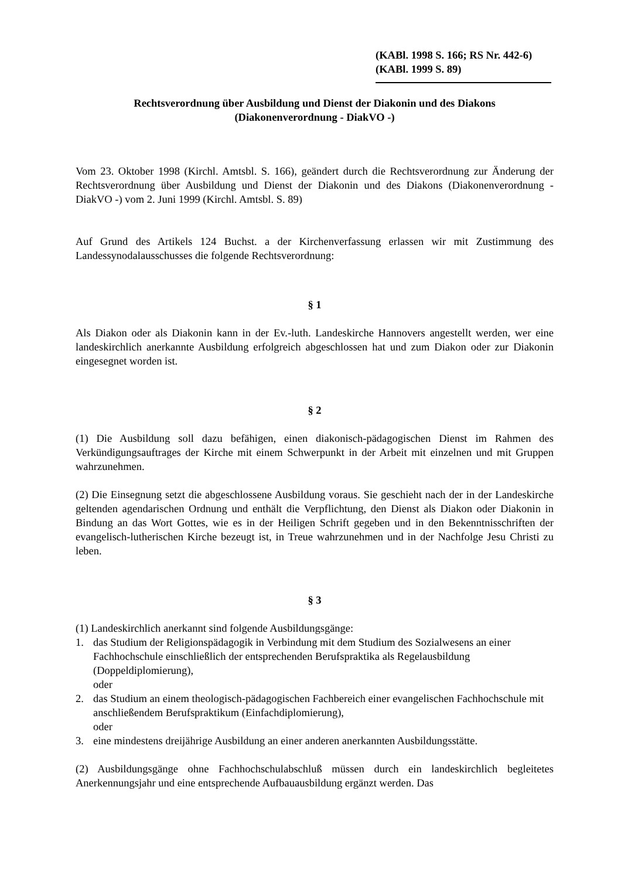(KABl. 1998 S. 166; RS Nr. 442-6)
(KABl. 1999 S. 89)
Rechtsverordnung über Ausbildung und Dienst der Diakonin und des Diakons
(Diakonenverordnung - DiakVO -)
Vom 23. Oktober 1998 (Kirchl. Amtsbl. S. 166), geändert durch die Rechtsverordnung zur Änderung der Rechtsverordnung über Ausbildung und Dienst der Diakonin und des Diakons (Diakonenverordnung - DiakVO -) vom 2. Juni 1999 (Kirchl. Amtsbl. S. 89)
Auf Grund des Artikels 124 Buchst. a der Kirchenverfassung erlassen wir mit Zustimmung des Landessynodalausschusses die folgende Rechtsverordnung:
§ 1
Als Diakon oder als Diakonin kann in der Ev.-luth. Landeskirche Hannovers angestellt werden, wer eine landeskirchlich anerkannte Ausbildung erfolgreich abgeschlossen hat und zum Diakon oder zur Diakonin eingesegnet worden ist.
§ 2
(1) Die Ausbildung soll dazu befähigen, einen diakonisch-pädagogischen Dienst im Rahmen des Verkündigungsauftrages der Kirche mit einem Schwerpunkt in der Arbeit mit einzelnen und mit Gruppen wahrzunehmen.
(2) Die Einsegnung setzt die abgeschlossene Ausbildung voraus. Sie geschieht nach der in der Landeskirche geltenden agendarischen Ordnung und enthält die Verpflichtung, den Dienst als Diakon oder Diakonin in Bindung an das Wort Gottes, wie es in der Heiligen Schrift gegeben und in den Bekenntnisschriften der evangelisch-lutherischen Kirche bezeugt ist, in Treue wahrzunehmen und in der Nachfolge Jesu Christi zu leben.
§ 3
(1) Landeskirchlich anerkannt sind folgende Ausbildungsgänge:
1. das Studium der Religionspädagogik in Verbindung mit dem Studium des Sozialwesens an einer Fachhochschule einschließlich der entsprechenden Berufspraktika als Regelausbildung (Doppeldiplomierung),
oder
2. das Studium an einem theologisch-pädagogischen Fachbereich einer evangelischen Fachhochschule mit anschließendem Berufspraktikum (Einfachdiplomierung),
oder
3. eine mindestens dreijährige Ausbildung an einer anderen anerkannten Ausbildungsstätte.
(2) Ausbildungsgänge ohne Fachhochschulabschluß müssen durch ein landeskirchlich begleitetes Anerkennungsjahr und eine entsprechende Aufbauausbildung ergänzt werden. Das